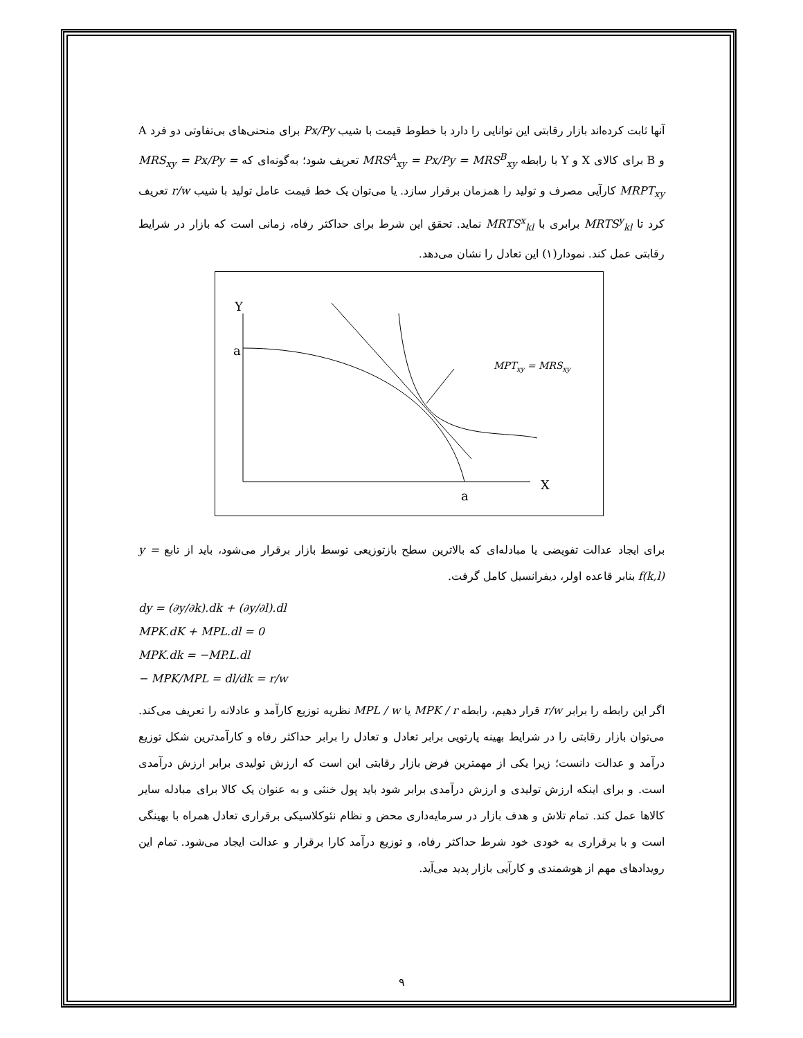آنها ثابت کرده‌اند بازار رقابتی این توانایی را دارد با خطوط قیمت با شیب Px/Py برای منحنی‌های بی‌تفاوتی دو فرد A و B برای کالای X و Y با رابطه MRS<sup>A</sup><sub>xy</sub> = Px/Py = MRS<sup>B</sup><sub>xy</sub> تعریف شود؛ به‌گونه‌ای که MRS<sub>xy</sub> = Px/Py = MRPT<sub>xy</sub> کارآیی مصرف و تولید را همزمان برقرار سازد. یا می‌توان یک خط قیمت عامل تولید با شیب r/w تعریف کرد تا MRTS<sup>y</sup><sub>kl</sub> برابری با MRTS<sup>x</sup><sub>kl</sub> نماید. تحقق این شرط برای حداکثر رفاه، زمانی است که بازار در شرایط رقابتی عمل کند. نمودار(۱) این تعادل را نشان می‌دهد.
Y
a
X
a
MPTxy = MRSxy
برای ایجاد عدالت تفویضی یا مبادله‌ای که بالاترین سطح بازتوزیعی توسط بازار برقرار می‌شود، باید از تابع y = f(k,l) بنابر قاعده اولر، دیفرانسیل کامل گرفت.
dy = (∂y/∂k).dk + (∂y/∂l).dl
MPK.dK + MPL.dl = 0
MPK.dk = −MP.L.dl
− MPK/MPL = dl/dk = r/w
اگر این رابطه را برابر r/w قرار دهیم، رابطه MPK / r یا MPL / w نظریه توزیع کارآمد و عادلانه را تعریف می‌کند. می‌توان بازار رقابتی را در شرایط بهینه پارتویی برابر تعادل و تعادل را برابر حداکثر رفاه و کارآمدترین شکل توزیع درآمد و عدالت دانست؛ زیرا یکی از مهمترین فرض بازار رقابتی این است که ارزش تولیدی برابر ارزش درآمدی است. و برای اینکه ارزش تولیدی و ارزش درآمدی برابر شود باید پول خنثی و به عنوان یک کالا برای مبادله سایر کالاها عمل کند. تمام تلاش و هدف بازار در سرمایه‌داری محض و نظام نئوکلاسیکی برقراری تعادل همراه با بهینگی است و با برقراری به خودی خود شرط حداکثر رفاه، و توزیع درآمد کارا برقرار و عدالت ایجاد می‌شود. تمام این رویدادهای مهم از هوشمندی و کارآیی بازار پدید می‌آید.
۹